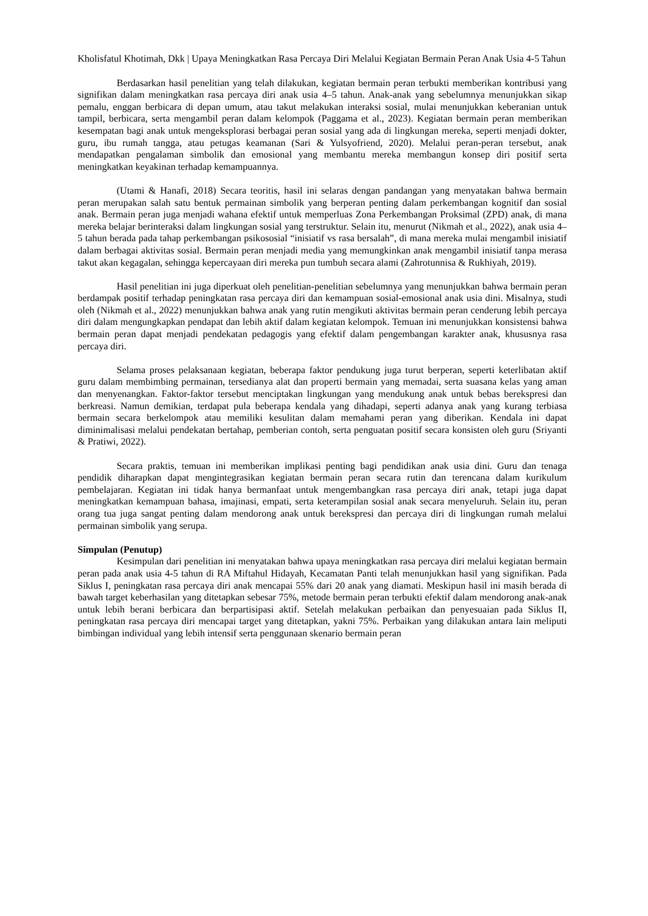Kholisfatul Khotimah, Dkk | Upaya Meningkatkan Rasa Percaya Diri Melalui Kegiatan Bermain Peran Anak Usia 4-5 Tahun
Berdasarkan hasil penelitian yang telah dilakukan, kegiatan bermain peran terbukti memberikan kontribusi yang signifikan dalam meningkatkan rasa percaya diri anak usia 4–5 tahun. Anak-anak yang sebelumnya menunjukkan sikap pemalu, enggan berbicara di depan umum, atau takut melakukan interaksi sosial, mulai menunjukkan keberanian untuk tampil, berbicara, serta mengambil peran dalam kelompok (Paggama et al., 2023). Kegiatan bermain peran memberikan kesempatan bagi anak untuk mengeksplorasi berbagai peran sosial yang ada di lingkungan mereka, seperti menjadi dokter, guru, ibu rumah tangga, atau petugas keamanan (Sari & Yulsyofriend, 2020). Melalui peran-peran tersebut, anak mendapatkan pengalaman simbolik dan emosional yang membantu mereka membangun konsep diri positif serta meningkatkan keyakinan terhadap kemampuannya.
(Utami & Hanafi, 2018) Secara teoritis, hasil ini selaras dengan pandangan yang menyatakan bahwa bermain peran merupakan salah satu bentuk permainan simbolik yang berperan penting dalam perkembangan kognitif dan sosial anak. Bermain peran juga menjadi wahana efektif untuk memperluas Zona Perkembangan Proksimal (ZPD) anak, di mana mereka belajar berinteraksi dalam lingkungan sosial yang terstruktur. Selain itu, menurut (Nikmah et al., 2022), anak usia 4–5 tahun berada pada tahap perkembangan psikososial “inisiatif vs rasa bersalah”, di mana mereka mulai mengambil inisiatif dalam berbagai aktivitas sosial. Bermain peran menjadi media yang memungkinkan anak mengambil inisiatif tanpa merasa takut akan kegagalan, sehingga kepercayaan diri mereka pun tumbuh secara alami (Zahrotunnisa & Rukhiyah, 2019).
Hasil penelitian ini juga diperkuat oleh penelitian-penelitian sebelumnya yang menunjukkan bahwa bermain peran berdampak positif terhadap peningkatan rasa percaya diri dan kemampuan sosial-emosional anak usia dini. Misalnya, studi oleh (Nikmah et al., 2022) menunjukkan bahwa anak yang rutin mengikuti aktivitas bermain peran cenderung lebih percaya diri dalam mengungkapkan pendapat dan lebih aktif dalam kegiatan kelompok. Temuan ini menunjukkan konsistensi bahwa bermain peran dapat menjadi pendekatan pedagogis yang efektif dalam pengembangan karakter anak, khususnya rasa percaya diri.
Selama proses pelaksanaan kegiatan, beberapa faktor pendukung juga turut berperan, seperti keterlibatan aktif guru dalam membimbing permainan, tersedianya alat dan properti bermain yang memadai, serta suasana kelas yang aman dan menyenangkan. Faktor-faktor tersebut menciptakan lingkungan yang mendukung anak untuk bebas berekspresi dan berkreasi. Namun demikian, terdapat pula beberapa kendala yang dihadapi, seperti adanya anak yang kurang terbiasa bermain secara berkelompok atau memiliki kesulitan dalam memahami peran yang diberikan. Kendala ini dapat diminimalisasi melalui pendekatan bertahap, pemberian contoh, serta penguatan positif secara konsisten oleh guru (Sriyanti & Pratiwi, 2022).
Secara praktis, temuan ini memberikan implikasi penting bagi pendidikan anak usia dini. Guru dan tenaga pendidik diharapkan dapat mengintegrasikan kegiatan bermain peran secara rutin dan terencana dalam kurikulum pembelajaran. Kegiatan ini tidak hanya bermanfaat untuk mengembangkan rasa percaya diri anak, tetapi juga dapat meningkatkan kemampuan bahasa, imajinasi, empati, serta keterampilan sosial anak secara menyeluruh. Selain itu, peran orang tua juga sangat penting dalam mendorong anak untuk berekspresi dan percaya diri di lingkungan rumah melalui permainan simbolik yang serupa.
Simpulan (Penutup)
Kesimpulan dari penelitian ini menyatakan bahwa upaya meningkatkan rasa percaya diri melalui kegiatan bermain peran pada anak usia 4-5 tahun di RA Miftahul Hidayah, Kecamatan Panti telah menunjukkan hasil yang signifikan. Pada Siklus I, peningkatan rasa percaya diri anak mencapai 55% dari 20 anak yang diamati. Meskipun hasil ini masih berada di bawah target keberhasilan yang ditetapkan sebesar 75%, metode bermain peran terbukti efektif dalam mendorong anak-anak untuk lebih berani berbicara dan berpartisipasi aktif. Setelah melakukan perbaikan dan penyesuaian pada Siklus II, peningkatan rasa percaya diri mencapai target yang ditetapkan, yakni 75%. Perbaikan yang dilakukan antara lain meliputi bimbingan individual yang lebih intensif serta penggunaan skenario bermain peran